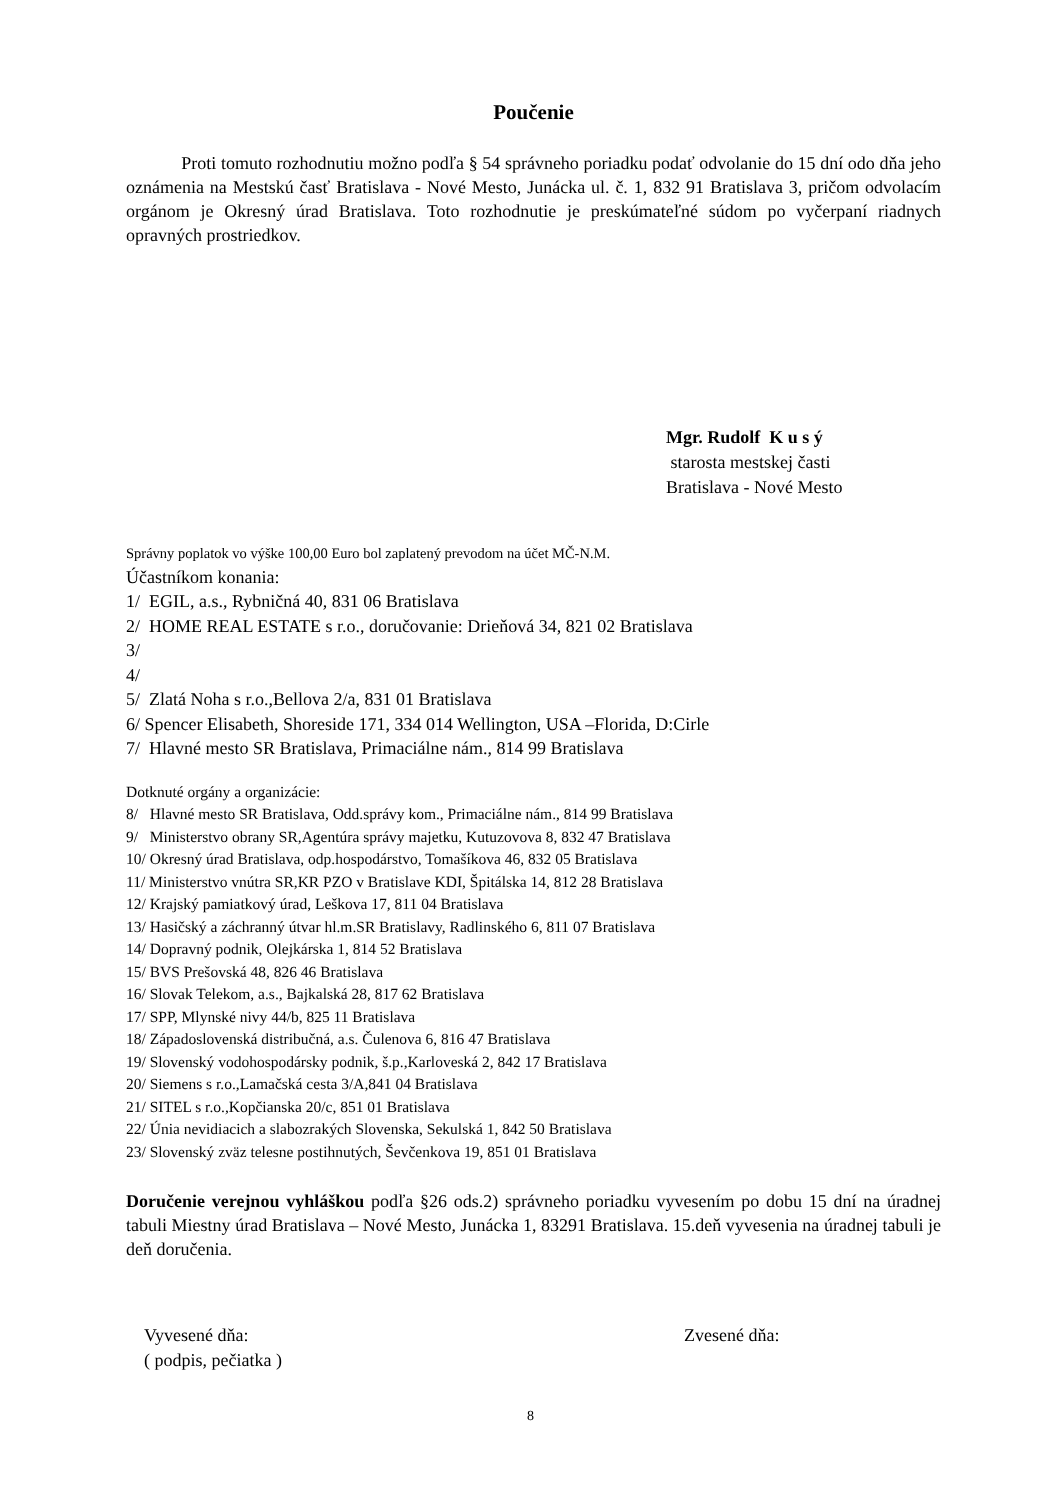Poučenie
Proti tomuto rozhodnutiu možno podľa § 54 správneho poriadku podať odvolanie do 15 dní odo dňa jeho oznámenia na Mestskú časť Bratislava - Nové Mesto, Junácka ul. č. 1, 832 91 Bratislava 3, pričom odvolacím orgánom je Okresný úrad Bratislava. Toto rozhodnutie je preskúmateľné súdom po vyčerpaní riadnych opravných prostriedkov.
Mgr. Rudolf K u s ý
starosta mestskej časti
Bratislava - Nové Mesto
Správny poplatok vo výške 100,00 Euro bol zaplatený prevodom na účet MČ-N.M.
Účastníkom konania:
1/ EGIL, a.s., Rybničná 40, 831 06 Bratislava
2/ HOME REAL ESTATE s r.o., doručovanie: Drieňová 34, 821 02 Bratislava
3/
4/
5/ Zlatá Noha s r.o.,Bellova 2/a, 831 01 Bratislava
6/ Spencer Elisabeth, Shoreside 171, 334 014 Wellington, USA –Florida, D:Cirle
7/ Hlavné mesto SR Bratislava, Primaciálne nám., 814 99 Bratislava
Dotknuté orgány a organizácie:
8/ Hlavné mesto SR Bratislava, Odd.správy kom., Primaciálne nám., 814 99 Bratislava
9/ Ministerstvo obrany SR,Agentúra správy majetku, Kutuzovova 8, 832 47 Bratislava
10/ Okresný úrad Bratislava, odp.hospodárstvo, Tomašíkova 46, 832 05 Bratislava
11/ Ministerstvo vnútra SR,KR PZO v Bratislave KDI, Špitálska 14, 812 28 Bratislava
12/ Krajský pamiatkový úrad, Leškova 17, 811 04 Bratislava
13/ Hasičský a záchranný útvar hl.m.SR Bratislavy, Radlinského 6, 811 07 Bratislava
14/ Dopravný podnik, Olejkárska 1, 814 52 Bratislava
15/ BVS Prešovská 48, 826 46 Bratislava
16/ Slovak Telekom, a.s., Bajkalská 28, 817 62 Bratislava
17/ SPP, Mlynské nivy 44/b, 825 11 Bratislava
18/ Západoslovenská distribučná, a.s. Čulenova 6, 816 47 Bratislava
19/ Slovenský vodohospodársky podnik, š.p.,Karloveská 2, 842 17 Bratislava
20/ Siemens s r.o.,Lamačská cesta 3/A,841 04 Bratislava
21/ SITEL s r.o.,Kopčianska 20/c, 851 01 Bratislava
22/ Únia nevidiacich a slabozrakých Slovenska, Sekulská 1, 842 50 Bratislava
23/ Slovenský zväz telesne postihnutých, Ševčenkova 19, 851 01 Bratislava
Doručenie verejnou vyhláškou podľa §26 ods.2) správneho poriadku vyvesením po dobu 15 dní na úradnej tabuli Miestny úrad Bratislava – Nové Mesto, Junácka 1, 83291 Bratislava. 15.deň vyvesenia na úradnej tabuli je deň doručenia.
Vyvesené dňa:
( podpis, pečiatka )
Zvesené dňa:
8